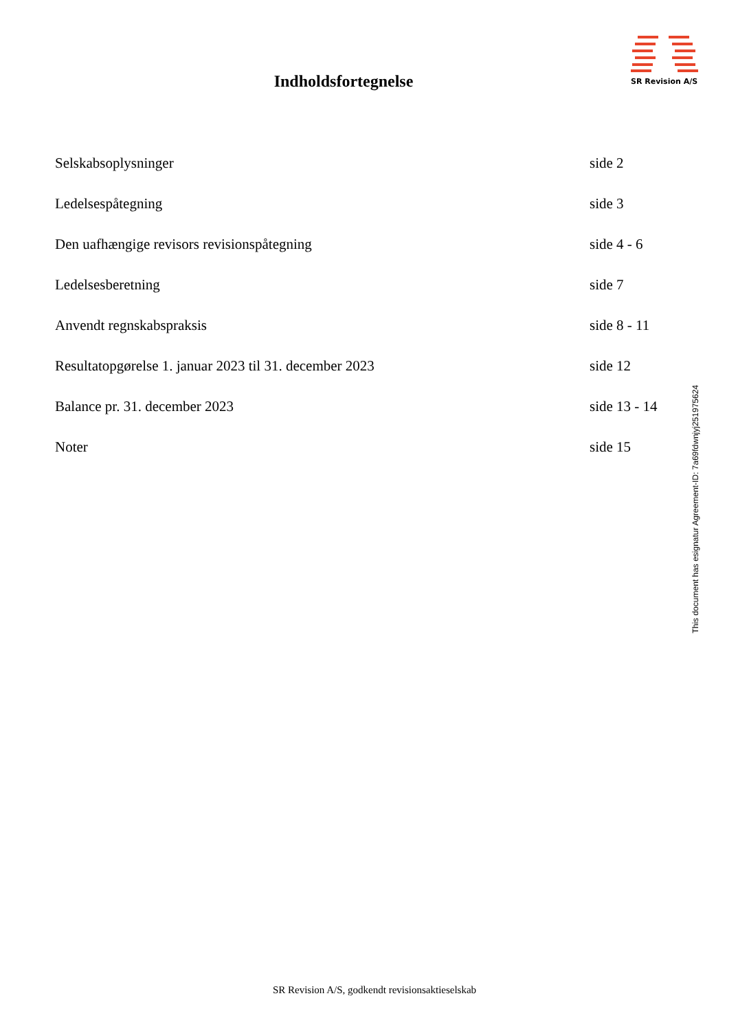SR Revision A/S
Indholdsfortegnelse
Selskabsoplysninger side 2
Ledelsespåtegning side 3
Den uafhængige revisors revisionspåtegning side 4 - 6
Ledelsesberetning side 7
Anvendt regnskabspraksis side 8 - 11
Resultatopgørelse 1. januar 2023 til 31. december 2023 side 12
Balance pr. 31. december 2023 side 13 - 14
Noter side 15
This document has esignatur Agreement-ID: 7a69fdwnjyj251975624
SR Revision A/S, godkendt revisionsaktieselskab